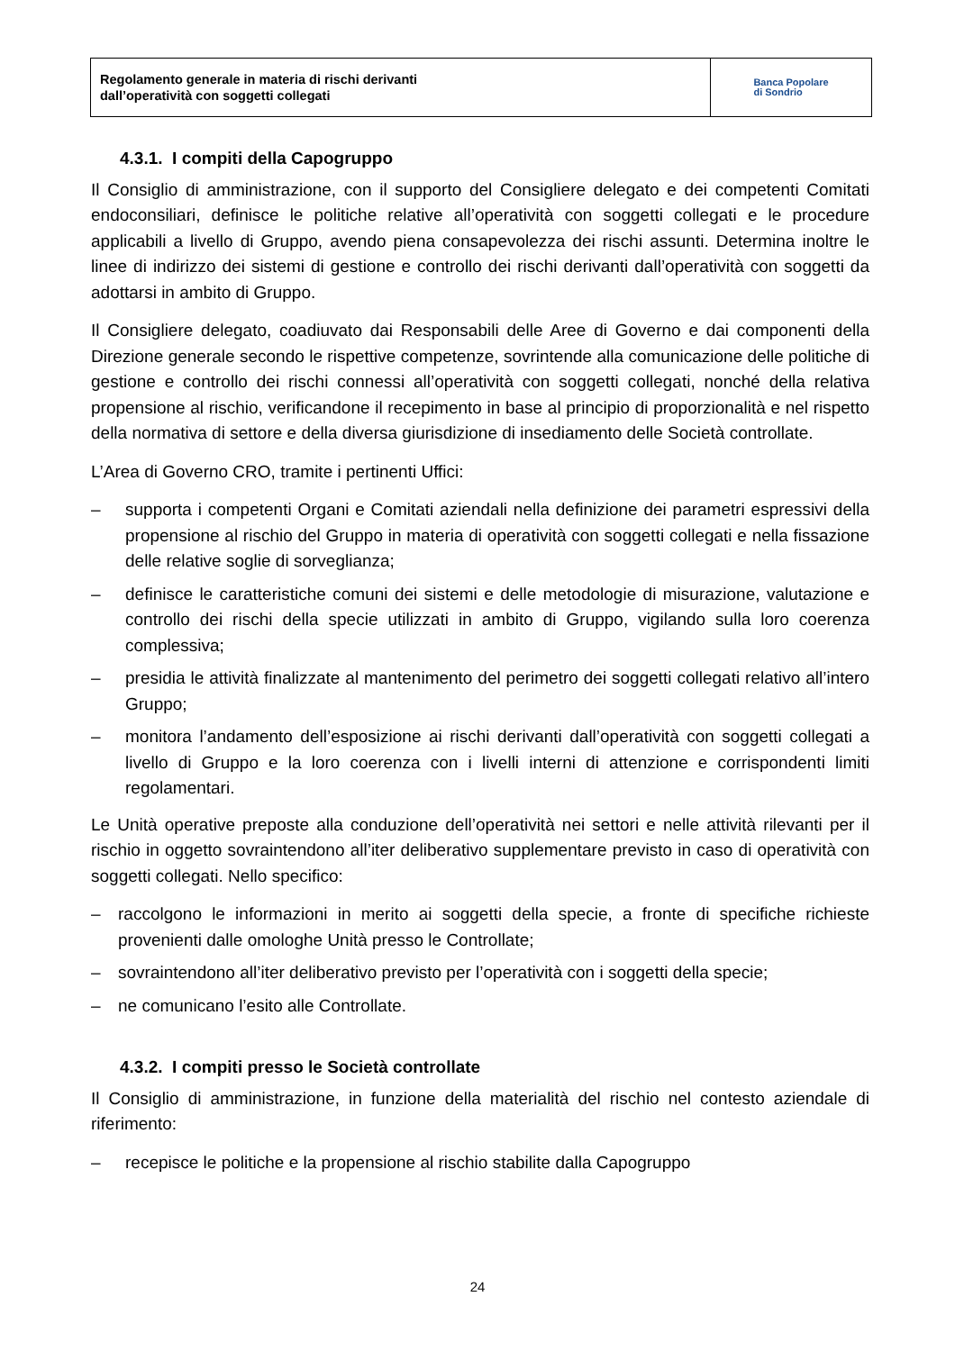Regolamento generale in materia di rischi derivanti
dall’operatività con soggetti collegati
Banca Popolare
di Sondrio
4.3.1. I compiti della Capogruppo
Il Consiglio di amministrazione, con il supporto del Consigliere delegato e dei competenti Comitati endoconsiliari, definisce le politiche relative all’operatività con soggetti collegati e le procedure applicabili a livello di Gruppo, avendo piena consapevolezza dei rischi assunti. Determina inoltre le linee di indirizzo dei sistemi di gestione e controllo dei rischi derivanti dall’operatività con soggetti da adottarsi in ambito di Gruppo.
Il Consigliere delegato, coadiuvato dai Responsabili delle Aree di Governo e dai componenti della Direzione generale secondo le rispettive competenze, sovrintende alla comunicazione delle politiche di gestione e controllo dei rischi connessi all’operatività con soggetti collegati, nonché della relativa propensione al rischio, verificandone il recepimento in base al principio di proporzionalità e nel rispetto della normativa di settore e della diversa giurisdizione di insediamento delle Società controllate.
L’Area di Governo CRO, tramite i pertinenti Uffici:
– supporta i competenti Organi e Comitati aziendali nella definizione dei parametri espressivi della propensione al rischio del Gruppo in materia di operatività con soggetti collegati e nella fissazione delle relative soglie di sorveglianza;
– definisce le caratteristiche comuni dei sistemi e delle metodologie di misurazione, valutazione e controllo dei rischi della specie utilizzati in ambito di Gruppo, vigilando sulla loro coerenza complessiva;
– presidia le attività finalizzate al mantenimento del perimetro dei soggetti collegati relativo all’intero Gruppo;
– monitora l’andamento dell’esposizione ai rischi derivanti dall’operatività con soggetti collegati a livello di Gruppo e la loro coerenza con i livelli interni di attenzione e corrispondenti limiti regolamentari.
Le Unità operative preposte alla conduzione dell’operatività nei settori e nelle attività rilevanti per il rischio in oggetto sovraintendono all’iter deliberativo supplementare previsto in caso di operatività con soggetti collegati. Nello specifico:
– raccolgono le informazioni in merito ai soggetti della specie, a fronte di specifiche richieste provenienti dalle omologhe Unità presso le Controllate;
– sovraintendono all’iter deliberativo previsto per l’operatività con i soggetti della specie;
– ne comunicano l’esito alle Controllate.
4.3.2. I compiti presso le Società controllate
Il Consiglio di amministrazione, in funzione della materialità del rischio nel contesto aziendale di riferimento:
– recepisce le politiche e la propensione al rischio stabilite dalla Capogruppo
24